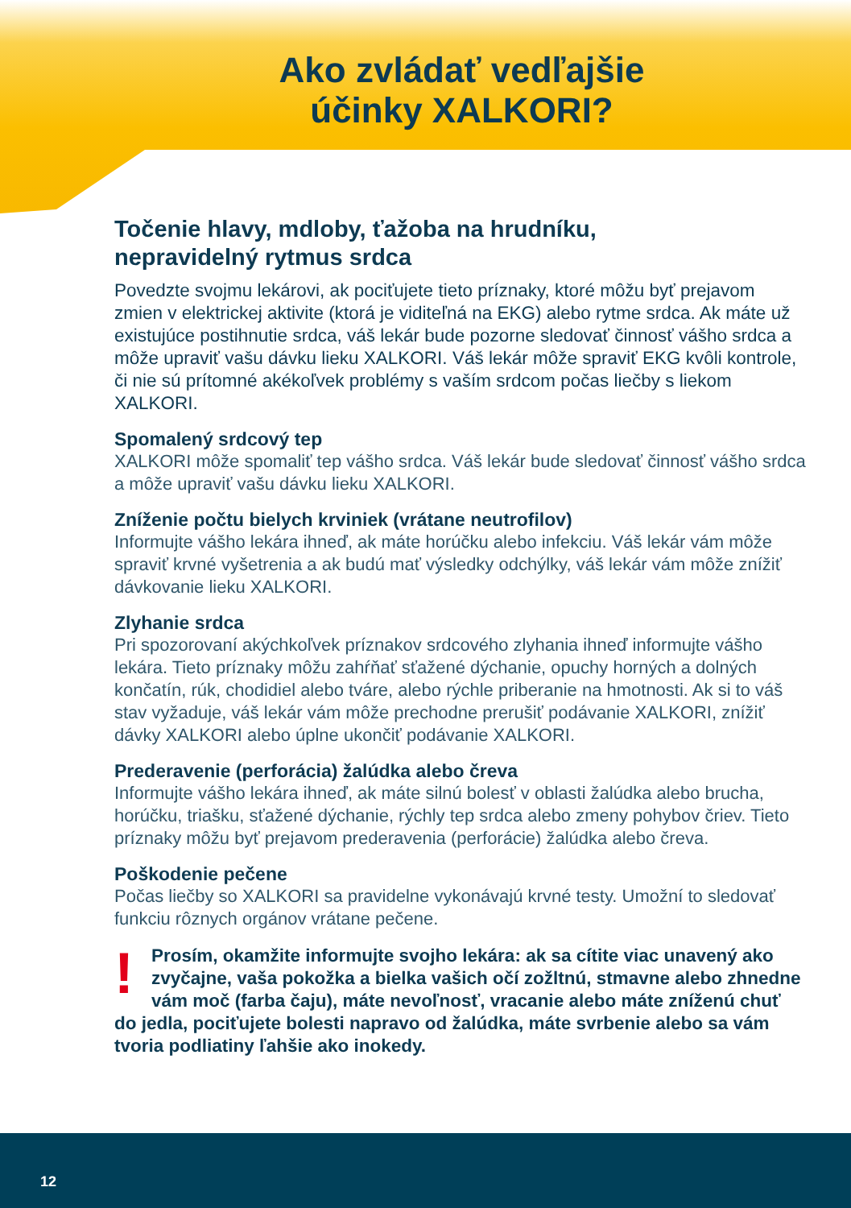Ako zvládať vedľajšie
účinky XALKORI?
Točenie hlavy, mdloby, ťažoba na hrudníku,
nepravidelný rytmus srdca
Povedzte svojmu lekárovi, ak pociťujete tieto príznaky, ktoré môžu byť prejavom zmien v elektrickej aktivite (ktorá je viditeľná na EKG) alebo rytme srdca. Ak máte už existujúce postihnutie srdca, váš lekár bude pozorne sledovať činnosť vášho srdca a môže upraviť vašu dávku lieku XALKORI. Váš lekár môže spraviť EKG kvôli kontrole, či nie sú prítomné akékoľvek problémy s vaším srdcom počas liečby s liekom XALKORI.
Spomalený srdcový tep
XALKORI môže spomaliť tep vášho srdca. Váš lekár bude sledovať činnosť vášho srdca a môže upraviť vašu dávku lieku XALKORI.
Zníženie počtu bielych krviniek (vrátane neutrofilov)
Informujte vášho lekára ihneď, ak máte horúčku alebo infekciu. Váš lekár vám môže spraviť krvné vyšetrenia a ak budú mať výsledky odchýlky, váš lekár vám môže znížiť dávkovanie lieku XALKORI.
Zlyhanie srdca
Pri spozorovaní akýchkoľvek príznakov srdcového zlyhania ihneď informujte vášho lekára. Tieto príznaky môžu zahŕňať sťažené dýchanie, opuchy horných a dolných končatín, rúk, chodidiel alebo tváre, alebo rýchle priberanie na hmotnosti. Ak si to váš stav vyžaduje, váš lekár vám môže prechodne prerušiť podávanie XALKORI, znížiť dávky XALKORI alebo úplne ukončiť podávanie XALKORI.
Prederavenie (perforácia) žalúdka alebo čreva
Informujte vášho lekára ihneď, ak máte silnú bolesť v oblasti žalúdka alebo brucha, horúčku, triašku, sťažené dýchanie, rýchly tep srdca alebo zmeny pohybov čriev. Tieto príznaky môžu byť prejavom prederavenia (perforácie) žalúdka alebo čreva.
Poškodenie pečene
Počas liečby so XALKORI sa pravidelne vykonávajú krvné testy. Umožní to sledovať funkciu rôznych orgánov vrátane pečene.
! Prosím, okamžite informujte svojho lekára: ak sa cítite viac unavený ako zvyčajne, vaša pokožka a bielka vašich očí zožltnú, stmavne alebo zhnedne vám moč (farba čaju), máte nevoľnosť, vracanie alebo máte zníženú chuť do jedla, pociťujete bolesti napravo od žalúdka, máte svrbenie alebo sa vám tvoria podliatiny ľahšie ako inokedy.
12